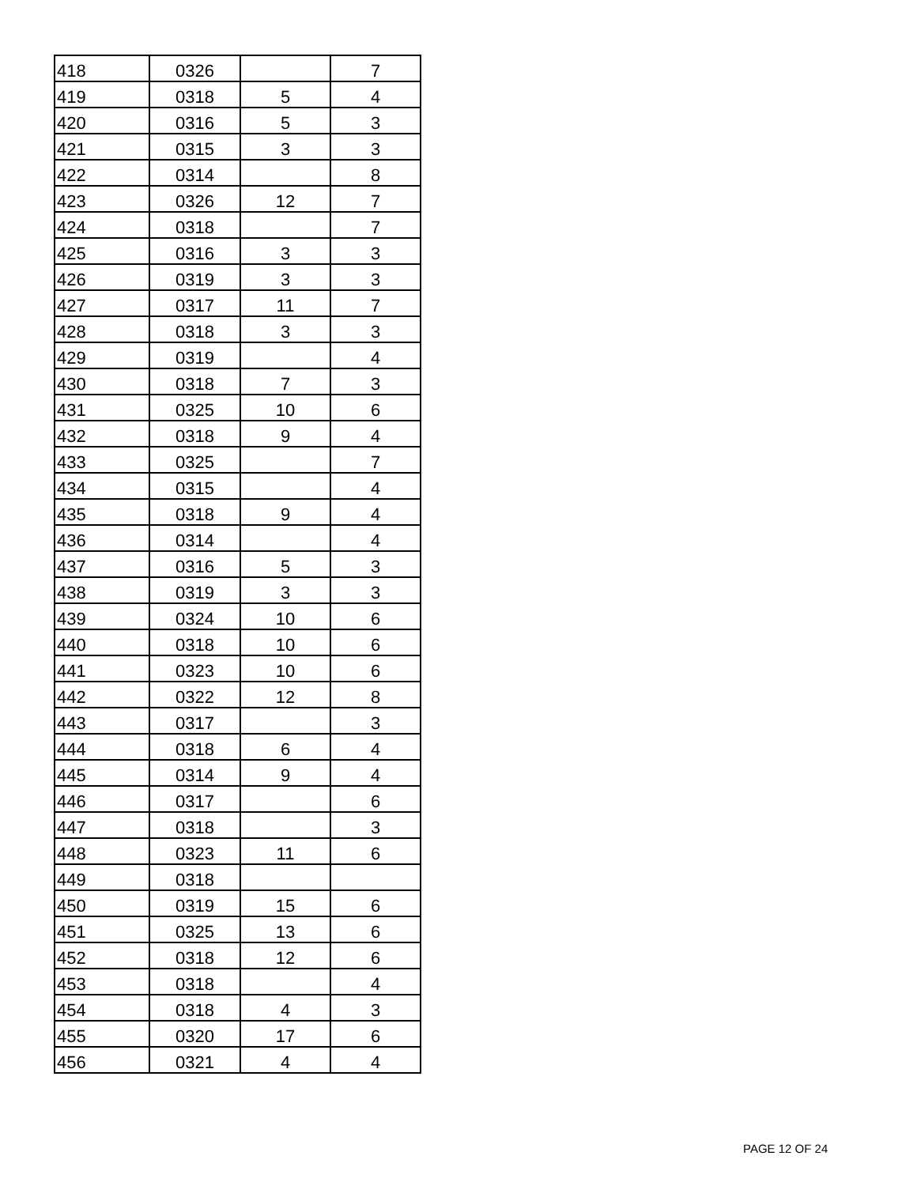| 418 | 0326 | | 7 |
| 419 | 0318 | 5 | 4 |
| 420 | 0316 | 5 | 3 |
| 421 | 0315 | 3 | 3 |
| 422 | 0314 | | 8 |
| 423 | 0326 | 12 | 7 |
| 424 | 0318 | | 7 |
| 425 | 0316 | 3 | 3 |
| 426 | 0319 | 3 | 3 |
| 427 | 0317 | 11 | 7 |
| 428 | 0318 | 3 | 3 |
| 429 | 0319 | | 4 |
| 430 | 0318 | 7 | 3 |
| 431 | 0325 | 10 | 6 |
| 432 | 0318 | 9 | 4 |
| 433 | 0325 | | 7 |
| 434 | 0315 | | 4 |
| 435 | 0318 | 9 | 4 |
| 436 | 0314 | | 4 |
| 437 | 0316 | 5 | 3 |
| 438 | 0319 | 3 | 3 |
| 439 | 0324 | 10 | 6 |
| 440 | 0318 | 10 | 6 |
| 441 | 0323 | 10 | 6 |
| 442 | 0322 | 12 | 8 |
| 443 | 0317 | | 3 |
| 444 | 0318 | 6 | 4 |
| 445 | 0314 | 9 | 4 |
| 446 | 0317 | | 6 |
| 447 | 0318 | | 3 |
| 448 | 0323 | 11 | 6 |
| 449 | 0318 | | |
| 450 | 0319 | 15 | 6 |
| 451 | 0325 | 13 | 6 |
| 452 | 0318 | 12 | 6 |
| 453 | 0318 | | 4 |
| 454 | 0318 | 4 | 3 |
| 455 | 0320 | 17 | 6 |
| 456 | 0321 | 4 | 4 |
PAGE 12 OF 24